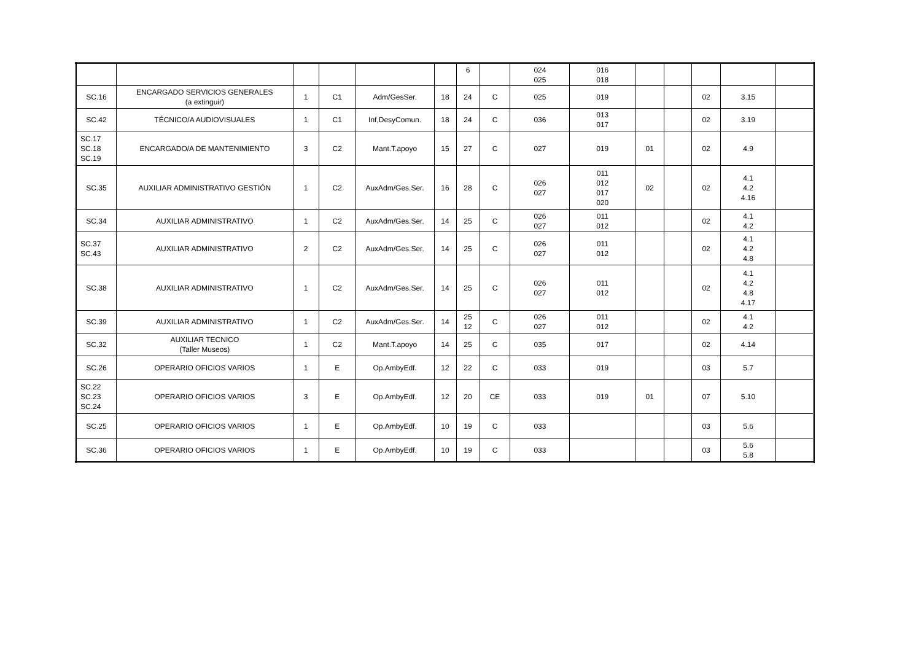| | | | | | | 6 | | 024 025 | 016 018 | | | | | |
| SC.16 | ENCARGADO SERVICIOS GENERALES (a extinguir) | 1 | C1 | Adm/GesSer. | 18 | 24 | C | 025 | 019 | | | 02 | 3.15 | |
| SC.42 | TÉCNICO/A AUDIOVISUALES | 1 | C1 | Inf,DesyComun. | 18 | 24 | C | 036 | 013 017 | | | 02 | 3.19 | |
| SC.17 SC.18 SC.19 | ENCARGADO/A DE MANTENIMIENTO | 3 | C2 | Mant.T.apoyo | 15 | 27 | C | 027 | 019 | 01 | | 02 | 4.9 | |
| SC.35 | AUXILIAR ADMINISTRATIVO GESTIÓN | 1 | C2 | AuxAdm/Ges.Ser. | 16 | 28 | C | 026 027 | 011 012 017 020 | 02 | | 02 | 4.1 4.2 4.16 | |
| SC.34 | AUXILIAR ADMINISTRATIVO | 1 | C2 | AuxAdm/Ges.Ser. | 14 | 25 | C | 026 027 | 011 012 | | | 02 | 4.1 4.2 | |
| SC.37 SC.43 | AUXILIAR ADMINISTRATIVO | 2 | C2 | AuxAdm/Ges.Ser. | 14 | 25 | C | 026 027 | 011 012 | | | 02 | 4.1 4.2 4.8 | |
| SC.38 | AUXILIAR ADMINISTRATIVO | 1 | C2 | AuxAdm/Ges.Ser. | 14 | 25 | C | 026 027 | 011 012 | | | 02 | 4.1 4.2 4.8 4.17 | |
| SC.39 | AUXILIAR ADMINISTRATIVO | 1 | C2 | AuxAdm/Ges.Ser. | 14 | 25 12 | C | 026 027 | 011 012 | | | 02 | 4.1 4.2 | |
| SC.32 | AUXILIAR TECNICO (Taller Museos) | 1 | C2 | Mant.T.apoyo | 14 | 25 | C | 035 | 017 | | | 02 | 4.14 | |
| SC.26 | OPERARIO OFICIOS VARIOS | 1 | E | Op.AmbyEdf. | 12 | 22 | C | 033 | 019 | | | 03 | 5.7 | |
| SC.22 SC.23 SC.24 | OPERARIO OFICIOS VARIOS | 3 | E | Op.AmbyEdf. | 12 | 20 | CE | 033 | 019 | 01 | | 07 | 5.10 | |
| SC.25 | OPERARIO OFICIOS VARIOS | 1 | E | Op.AmbyEdf. | 10 | 19 | C | 033 | | | | 03 | 5.6 | |
| SC.36 | OPERARIO OFICIOS VARIOS | 1 | E | Op.AmbyEdf. | 10 | 19 | C | 033 | | | | 03 | 5.6 5.8 | |